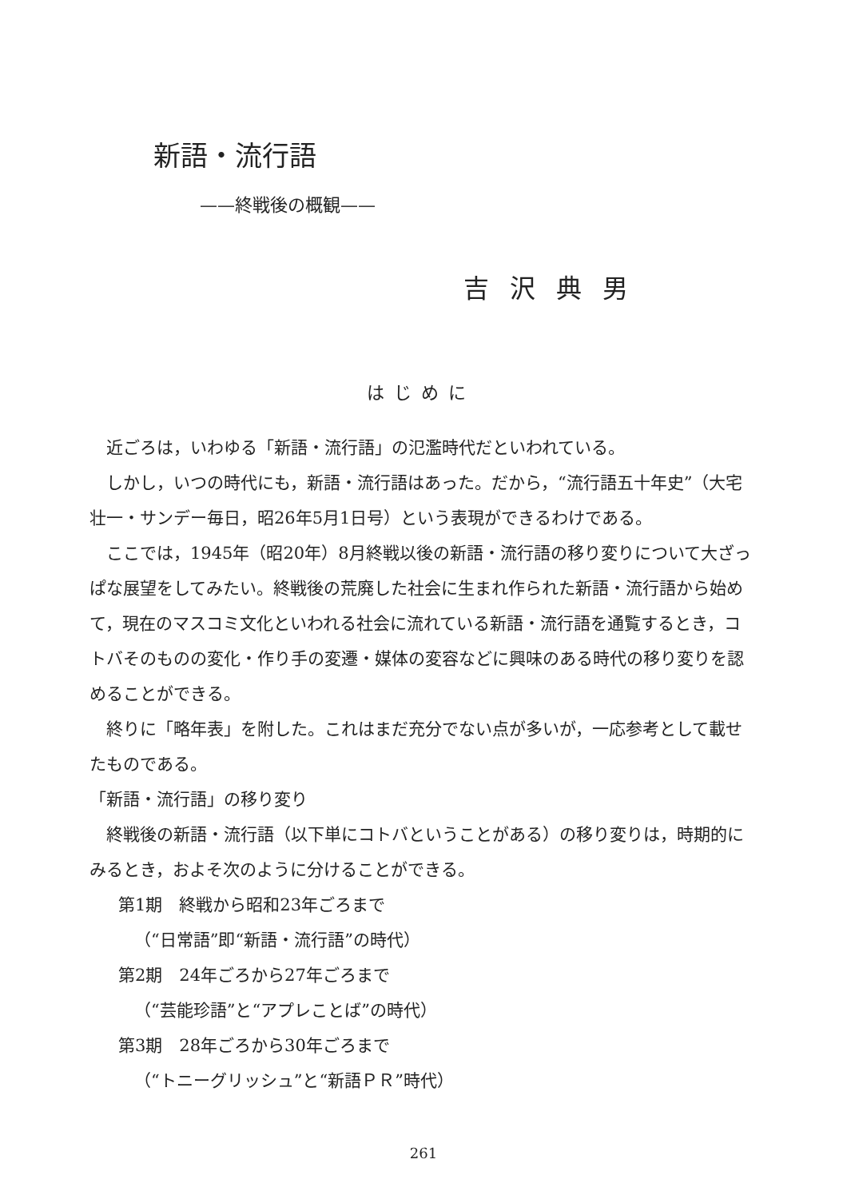新語・流行語
——終戦後の概観——
吉沢典男
はじめに
近ごろは，いわゆる「新語・流行語」の氾濫時代だといわれている。
しかし，いつの時代にも，新語・流行語はあった。だから，“流行語五十年史”（大宅壮一・サンデー毎日，昭26年5月1日号）という表現ができるわけである。
ここでは，1945年（昭20年）8月終戦以後の新語・流行語の移り変りについて大ざっぱな展望をしてみたい。終戦後の荒廃した社会に生まれ作られた新語・流行語から始めて，現在のマスコミ文化といわれる社会に流れている新語・流行語を通覧するとき，コトバそのものの変化・作り手の変遷・媒体の変容などに興味のある時代の移り変りを認めることができる。
終りに「略年表」を附した。これはまだ充分でない点が多いが，一応参考として載せたものである。
「新語・流行語」の移り変り
終戦後の新語・流行語（以下単にコトバということがある）の移り変りは，時期的にみるとき，およそ次のように分けることができる。
第1期　終戦から昭和23年ごろまで
（“日常語”即“新語・流行語”の時代）
第2期　24年ごろから27年ごろまで
（“芸能珍語”と“アプレことば”の時代）
第3期　28年ごろから30年ごろまで
（“トニーグリッシュ”と“新語ＰＲ”時代）
261